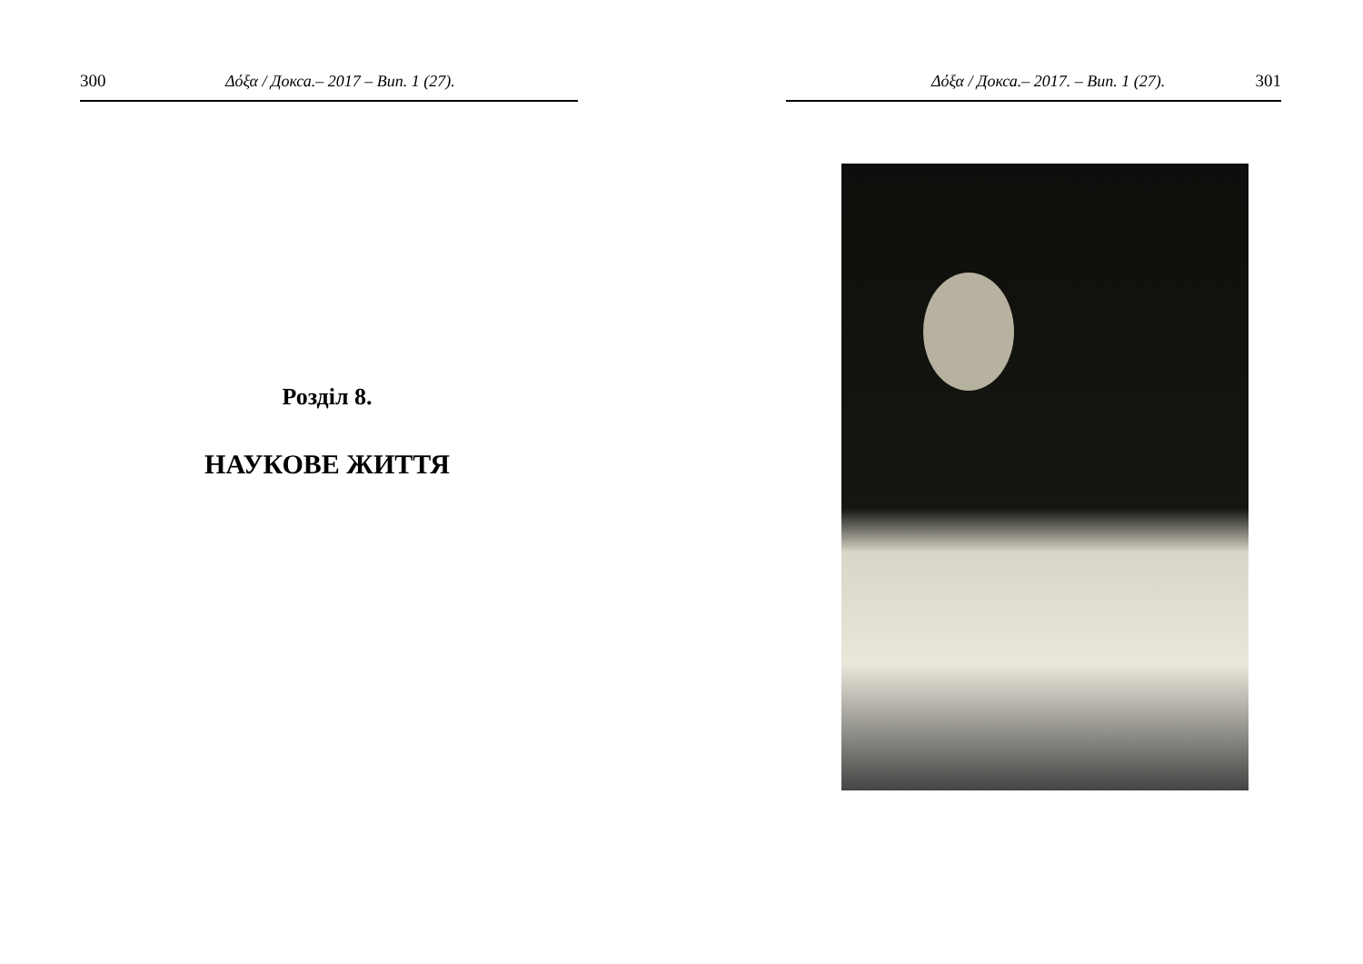300 Δόξα / Докса.– 2017 – Вип. 1 (27).
Розділ 8.
НАУКОВЕ ЖИТТЯ
Δόξα / Докса.– 2017. – Вип. 1 (27). 301